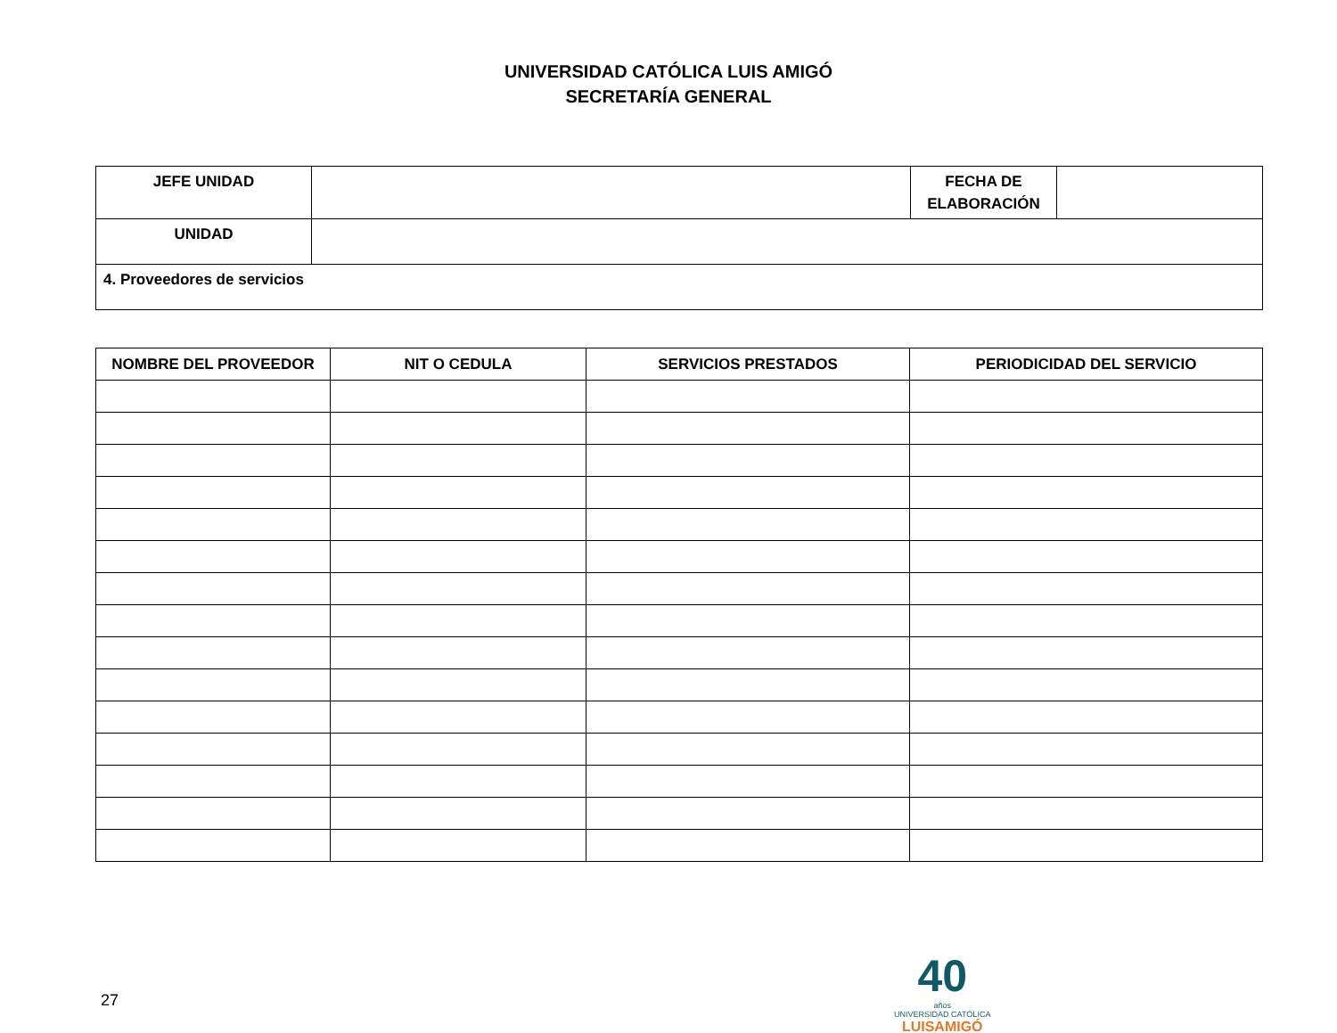UNIVERSIDAD CATÓLICA LUIS AMIGÓ
SECRETARÍA GENERAL
| JEFE UNIDAD | | FECHA DE ELABORACIÓN | |
| UNIDAD | | | |
| 4. Proveedores de servicios | | | |
| NOMBRE DEL PROVEEDOR | NIT O CEDULA | SERVICIOS PRESTADOS | PERIODICIDAD DEL SERVICIO |
| --- | --- | --- | --- |
27
40
años
UNIVERSIDAD CATÓLICA
LUISAMIGÓ